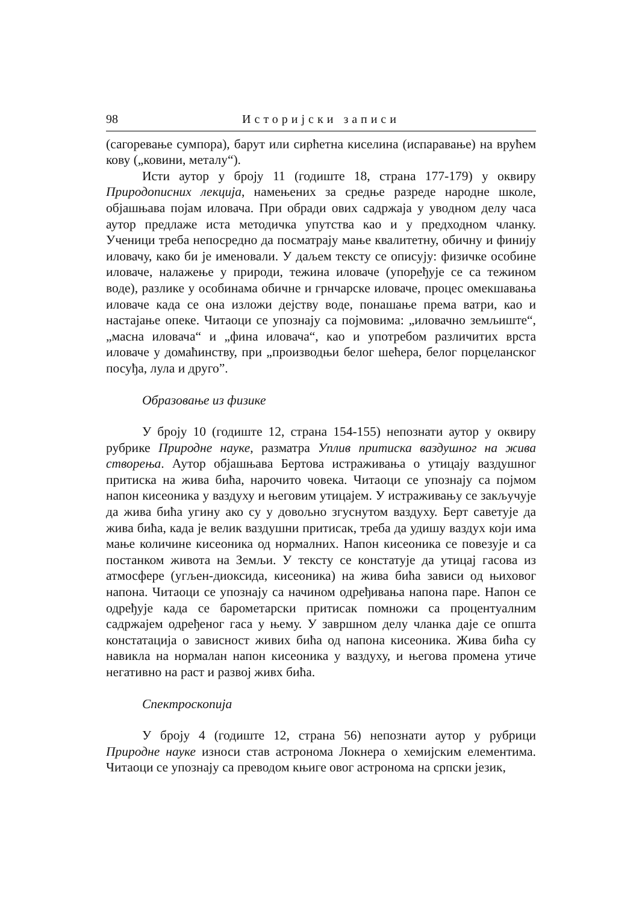98 Историјски записи
(сагоревање сумпора), барут или сирћетна киселина (испаравање) на врућем кову („ковини, металу“).
Исти аутор у броју 11 (годиште 18, страна 177-179) у оквиру Природописних лекција, намењених за средње разреде народне школе, објашњава појам иловача. При обради ових садржаја у уводном делу часа аутор предлаже иста методичка упутства као и у предходном чланку. Ученици треба непосредно да посматрају мање квалитетну, обичну и финију иловачу, како би је именовали. У даљем тексту се описују: физичке особине иловаче, налажење у природи, тежина иловаче (упоређује се са тежином воде), разлике у особинама обичне и грнчарске иловаче, процес омекшавања иловаче када се она изложи дејству воде, понашање према ватри, као и настајање опеке. Читаоци се упознају са појмовима: „иловачно земљиште“, „масна иловача“ и „фина иловача“, као и употребом различитих врста иловаче у домаћинству, при „производњи белог шећера, белог порцеланског посуђа, лула и друго”.
Образовање из физике
У броју 10 (годиште 12, страна 154-155) непознати аутор у оквиру рубрике Природне науке, разматра Уплив притиска ваздушног на жива створења. Аутор објашњава Бертова истраживања о утицају ваздушног притиска на жива бића, нарочито човека. Читаоци се упознају са појмом напон кисеоника у ваздуху и његовим утицајем. У истраживању се закључује да жива бића угину ако су у довољно згуснутом ваздуху. Берт саветује да жива бића, када је велик ваздушни притисак, треба да удишу ваздух који има мање количине кисеоника од нормалних. Напон кисеоника се повезује и са постанком живота на Земљи. У тексту се констатује да утицај гасова из атмосфере (угљен-диоксида, кисеоника) на жива бића зависи од њиховог напона. Читаоци се упознају са начином одређивања напона паре. Напон се одређује када се барометарски притисак помножи са процентуалним садржајем одређеног гаса у њему. У завршном делу чланка даје се општа констатација о зависност живих бића од напона кисеоника. Жива бића су навикла на нормалан напон кисеоника у ваздуху, и његова промена утиче негативно на раст и развој живх бића.
Спектроскопија
У броју 4 (годиште 12, страна 56) непознати аутор у рубрици Природне науке износи став астронома Локнера о хемијским елементима. Читаоци се упознају са преводом књиге овог астронома на српски језик,